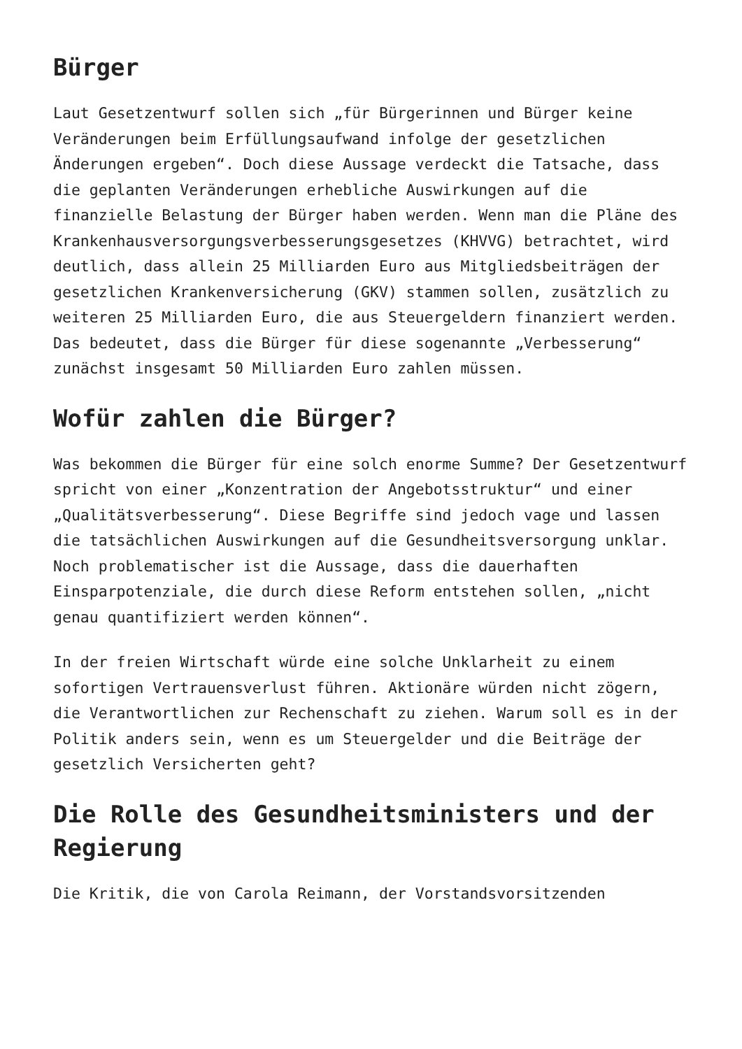Bürger
Laut Gesetzentwurf sollen sich „für Bürgerinnen und Bürger keine Veränderungen beim Erfüllungsaufwand infolge der gesetzlichen Änderungen ergeben“. Doch diese Aussage verdeckt die Tatsache, dass die geplanten Veränderungen erhebliche Auswirkungen auf die finanzielle Belastung der Bürger haben werden. Wenn man die Pläne des Krankenhausversorgungsverbesserungsgesetzes (KHVVG) betrachtet, wird deutlich, dass allein 25 Milliarden Euro aus Mitgliedsbeiträgen der gesetzlichen Krankenversicherung (GKV) stammen sollen, zusätzlich zu weiteren 25 Milliarden Euro, die aus Steuergeldern finanziert werden. Das bedeutet, dass die Bürger für diese sogenannte „Verbesserung“ zunächst insgesamt 50 Milliarden Euro zahlen müssen.
Wofür zahlen die Bürger?
Was bekommen die Bürger für eine solch enorme Summe? Der Gesetzentwurf spricht von einer „Konzentration der Angebotsstruktur“ und einer „Qualitätsverbesserung“. Diese Begriffe sind jedoch vage und lassen die tatsächlichen Auswirkungen auf die Gesundheitsversorgung unklar. Noch problematischer ist die Aussage, dass die dauerhaften Einsparpotenziale, die durch diese Reform entstehen sollen, „nicht genau quantifiziert werden können“.
In der freien Wirtschaft würde eine solche Unklarheit zu einem sofortigen Vertrauensverlust führen. Aktionäre würden nicht zögern, die Verantwortlichen zur Rechenschaft zu ziehen. Warum soll es in der Politik anders sein, wenn es um Steuergelder und die Beiträge der gesetzlich Versicherten geht?
Die Rolle des Gesundheitsministers und der Regierung
Die Kritik, die von Carola Reimann, der Vorstandsvorsitzenden